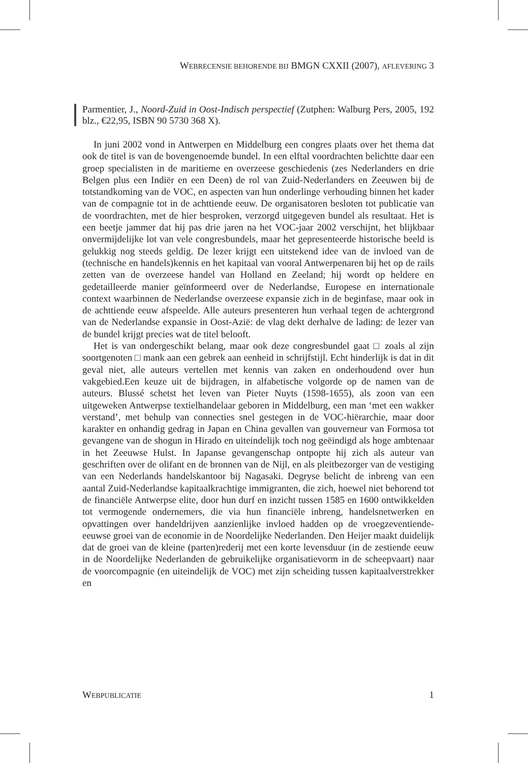WEBRECENSIE BEHORENDE BIJ BMGN CXXII (2007), AFLEVERING 3
Parmentier, J., Noord-Zuid in Oost-Indisch perspectief (Zutphen: Walburg Pers, 2005, 192 blz., €22,95, ISBN 90 5730 368 X).
In juni 2002 vond in Antwerpen en Middelburg een congres plaats over het thema dat ook de titel is van de bovengenoemde bundel. In een elftal voordrachten belichtte daar een groep specialisten in de maritieme en overzeese geschiedenis (zes Nederlanders en drie Belgen plus een Indiër en een Deen) de rol van Zuid-Nederlanders en Zeeuwen bij de totstandkoming van de VOC, en aspecten van hun onderlinge verhouding binnen het kader van de compagnie tot in de achttiende eeuw. De organisatoren besloten tot publicatie van de voordrachten, met de hier besproken, verzorgd uitgegeven bundel als resultaat. Het is een beetje jammer dat hij pas drie jaren na het VOC-jaar 2002 verschijnt, het blijkbaar onvermijdelijke lot van vele congresbundels, maar het gepresenteerde historische beeld is gelukkig nog steeds geldig. De lezer krijgt een uitstekend idee van de invloed van de (technische en handels)kennis en het kapitaal van vooral Antwerpenaren bij het op de rails zetten van de overzeese handel van Holland en Zeeland; hij wordt op heldere en gedetailleerde manier geïnformeerd over de Nederlandse, Europese en internationale context waarbinnen de Nederlandse overzeese expansie zich in de beginfase, maar ook in de achttiende eeuw afspeelde. Alle auteurs presenteren hun verhaal tegen de achtergrond van de Nederlandse expansie in Oost-Azië: de vlag dekt derhalve de lading: de lezer van de bundel krijgt precies wat de titel belooft.
Het is van ondergeschikt belang, maar ook deze congresbundel gaat □ zoals al zijn soortgenoten □ mank aan een gebrek aan eenheid in schrijfstijl. Echt hinderlijk is dat in dit geval niet, alle auteurs vertellen met kennis van zaken en onderhoudend over hun vakgebied.Een keuze uit de bijdragen, in alfabetische volgorde op de namen van de auteurs. Blussé schetst het leven van Pieter Nuyts (1598-1655), als zoon van een uitgeweken Antwerpse textielhandelaar geboren in Middelburg, een man ‘met een wakker verstand’, met behulp van connecties snel gestegen in de VOC-hiërarchie, maar door karakter en onhandig gedrag in Japan en China gevallen van gouverneur van Formosa tot gevangene van de shogun in Hirado en uiteindelijk toch nog geëindigd als hoge ambtenaar in het Zeeuwse Hulst. In Japanse gevangenschap ontpopte hij zich als auteur van geschriften over de olifant en de bronnen van de Nijl, en als pleitbezorger van de vestiging van een Nederlands handelskantoor bij Nagasaki. Degryse belicht de inbreng van een aantal Zuid-Nederlandse kapitaalkrachtige immigranten, die zich, hoewel niet behorend tot de financiële Antwerpse elite, door hun durf en inzicht tussen 1585 en 1600 ontwikkelden tot vermogende ondernemers, die via hun financiële inbreng, handelsnetwerken en opvattingen over handeldrijven aanzienlijke invloed hadden op de vroegzeventiende-eeuwse groei van de economie in de Noordelijke Nederlanden. Den Heijer maakt duidelijk dat de groei van de kleine (parten)rederij met een korte levensduur (in de zestiende eeuw in de Noordelijke Nederlanden de gebruikelijke organisatievorm in de scheepvaart) naar de voorcompagnie (en uiteindelijk de VOC) met zijn scheiding tussen kapitaalverstrekker en
WEBPUBLICATIE 1